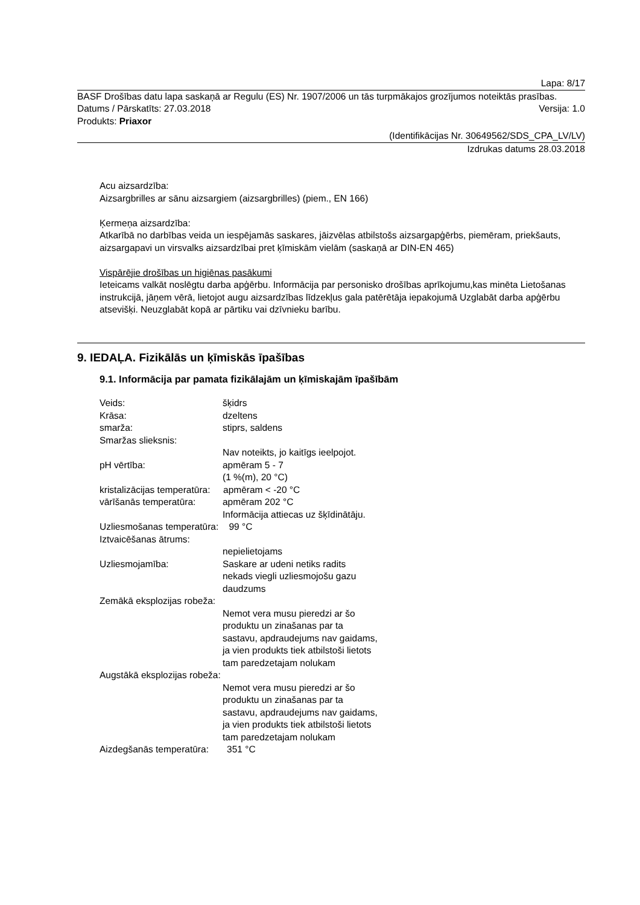Lapa: 8/17
BASF Drošības datu lapa saskaņā ar Regulu (ES) Nr. 1907/2006 un tās turpmākajos grozījumos noteiktās prasības.
Datums / Pārskatīts: 27.03.2018 Versija: 1.0
Produkts: Priaxor
(Identifikācijas Nr. 30649562/SDS_CPA_LV/LV)
Izdrukas datums 28.03.2018
Acu aizsardzība:
Aizsargbrilles ar sānu aizsargiem (aizsargbrilles) (piem., EN 166)
Ķermeņa aizsardzība:
Atkarībā no darbības veida un iespējamās saskares, jāizvēlas atbilstošs aizsargapģērbs, piemēram, priekšauts, aizsargapavi un virsvalks aizsardzībai pret ķīmiskām vielām (saskaņā ar DIN-EN 465)
Vispārējie drošības un higiēnas pasākumi
Ieteicams valkāt noslēgtu darba apģērbu. Informācija par personisko drošības aprīkojumu,kas minēta Lietošanas instrukcijā, jāņem vērā, lietojot augu aizsardzības līdzekļus gala patērētāja iepakojumā Uzglabāt darba apģērbu atsevišķi. Neuzglabāt kopā ar pārtiku vai dzīvnieku barību.
9. IEDAĻA. Fizikālās un ķīmiskās īpašības
9.1. Informācija par pamata fizikālajām un ķīmiskajām īpašībām
Veids: šķidrs Krāsa: dzeltens smarža: stiprs, saldens Smaržas slieksnis: Nav noteikts, jo kaitīgs ieelpojot. pH vērtība: apmēram 5 - 7
(1 %(m), 20 °C)
kristalizācijas temperatūra: apmēram < -20 °C
vārīšanās temperatūra: apmēram 202 °C
Informācija attiecas uz šķīdinātāju.
Uzliesmošanas temperatūra: 99 °C
Iztvaicēšanas ātrums:
nepielietojams Uzliesmojamība: Saskare ar udeni netiks radits
nekads viegli uzliesmojošu gazu
daudzums
Zemākā eksplozijas robeža:
Nemot vera musu pieredzi ar šo
produktu un zinašanas par ta
sastavu, apdraudejums nav gaidams,
ja vien produkts tiek atbilstoši lietots
tam paredzetajam nolukam
Augstākā eksplozijas robeža:
Nemot vera musu pieredzi ar šo
produktu un zinašanas par ta
sastavu, apdraudejums nav gaidams,
ja vien produkts tiek atbilstoši lietots
tam paredzetajam nolukam
Aizdegšanās temperatūra: 351 °C